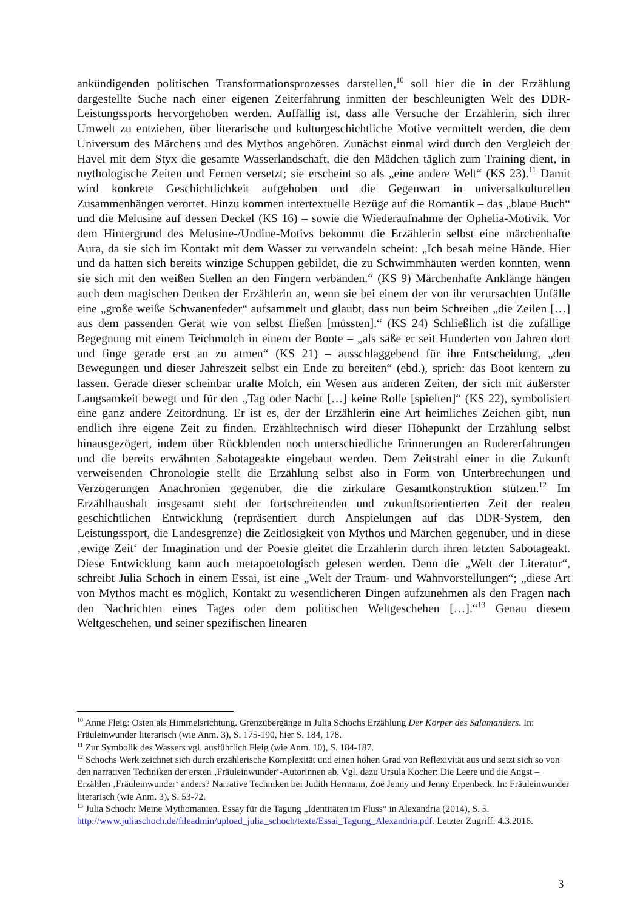ankündigenden politischen Transformationsprozesses darstellen,<sup>10</sup> soll hier die in der Erzählung dargestellte Suche nach einer eigenen Zeiterfahrung inmitten der beschleunigten Welt des DDR-Leistungssports hervorgehoben werden. Auffällig ist, dass alle Versuche der Erzählerin, sich ihrer Umwelt zu entziehen, über literarische und kulturgeschichtliche Motive vermittelt werden, die dem Universum des Märchens und des Mythos angehören. Zunächst einmal wird durch den Vergleich der Havel mit dem Styx die gesamte Wasserlandschaft, die den Mädchen täglich zum Training dient, in mythologische Zeiten und Fernen versetzt; sie erscheint so als „eine andere Welt“ (KS 23).<sup>11</sup> Damit wird konkrete Geschichtlichkeit aufgehoben und die Gegenwart in universalkulturellen Zusammenhängen verortet. Hinzu kommen intertextuelle Bezüge auf die Romantik – das „blaue Buch“ und die Melusine auf dessen Deckel (KS 16) – sowie die Wiederaufnahme der Ophelia-Motivik. Vor dem Hintergrund des Melusine-/Undine-Motivs bekommt die Erzählerin selbst eine märchenhafte Aura, da sie sich im Kontakt mit dem Wasser zu verwandeln scheint: „Ich besah meine Hände. Hier und da hatten sich bereits winzige Schuppen gebildet, die zu Schwimmhäuten werden konnten, wenn sie sich mit den weißen Stellen an den Fingern verbänden.“ (KS 9) Märchenhafte Anklänge hängen auch dem magischen Denken der Erzählerin an, wenn sie bei einem der von ihr verursachten Unfälle eine „große weiße Schwanenfeder“ aufsammelt und glaubt, dass nun beim Schreiben „die Zeilen […] aus dem passenden Gerät wie von selbst fließen [müssten].“ (KS 24) Schließlich ist die zufällige Begegnung mit einem Teichmolch in einem der Boote – „als säße er seit Hunderten von Jahren dort und finge gerade erst an zu atmen“ (KS 21) – ausschlaggebend für ihre Entscheidung, „den Bewegungen und dieser Jahreszeit selbst ein Ende zu bereiten“ (ebd.), sprich: das Boot kentern zu lassen. Gerade dieser scheinbar uralte Molch, ein Wesen aus anderen Zeiten, der sich mit äußerster Langsamkeit bewegt und für den „Tag oder Nacht […] keine Rolle [spielten]“ (KS 22), symbolisiert eine ganz andere Zeitordnung. Er ist es, der der Erzählerin eine Art heimliches Zeichen gibt, nun endlich ihre eigene Zeit zu finden. Erzähltechnisch wird dieser Höhepunkt der Erzählung selbst hinausgezögert, indem über Rückblenden noch unterschiedliche Erinnerungen an Rudererfahrungen und die bereits erwähnten Sabotageakte eingebaut werden. Dem Zeitstrahl einer in die Zukunft verweisenden Chronologie stellt die Erzählung selbst also in Form von Unterbrechungen und Verzögerungen Anachronien gegenüber, die die zirkuläre Gesamtkonstruktion stützen.<sup>12</sup> Im Erzählhaushalt insgesamt steht der fortschreitenden und zukunftsorientierten Zeit der realen geschichtlichen Entwicklung (repräsentiert durch Anspielungen auf das DDR-System, den Leistungssport, die Landesgrenze) die Zeitlosigkeit von Mythos und Märchen gegenüber, und in diese ‚ewige Zeit‘ der Imagination und der Poesie gleitet die Erzählerin durch ihren letzten Sabotageakt. Diese Entwicklung kann auch metapoetologisch gelesen werden. Denn die „Welt der Literatur“, schreibt Julia Schoch in einem Essai, ist eine „Welt der Traum- und Wahnvorstellungen“; „diese Art von Mythos macht es möglich, Kontakt zu wesentlicheren Dingen aufzunehmen als den Fragen nach den Nachrichten eines Tages oder dem politischen Weltgeschehen […].“<sup>13</sup> Genau diesem Weltgeschehen, und seiner spezifischen linearen
<sup>10</sup> Anne Fleig: Osten als Himmelsrichtung. Grenzübergänge in Julia Schochs Erzählung Der Körper des Salamanders. In: Fräuleinwunder literarisch (wie Anm. 3), S. 175-190, hier S. 184, 178.
<sup>11</sup> Zur Symbolik des Wassers vgl. ausführlich Fleig (wie Anm. 10), S. 184-187.
<sup>12</sup> Schochs Werk zeichnet sich durch erzählerische Komplexität und einen hohen Grad von Reflexivität aus und setzt sich so von den narrativen Techniken der ersten ‚Fräuleinwunder‘-Autorinnen ab. Vgl. dazu Ursula Kocher: Die Leere und die Angst – Erzählen ‚Fräuleinwunder‘ anders? Narrative Techniken bei Judith Hermann, Zoë Jenny und Jenny Erpenbeck. In: Fräuleinwunder literarisch (wie Anm. 3), S. 53-72.
<sup>13</sup> Julia Schoch: Meine Mythomanien. Essay für die Tagung „Identitäten im Fluss“ in Alexandria (2014), S. 5. http://www.juliaschoch.de/fileadmin/upload_julia_schoch/texte/Essai_Tagung_Alexandria.pdf. Letzter Zugriff: 4.3.2016.
3